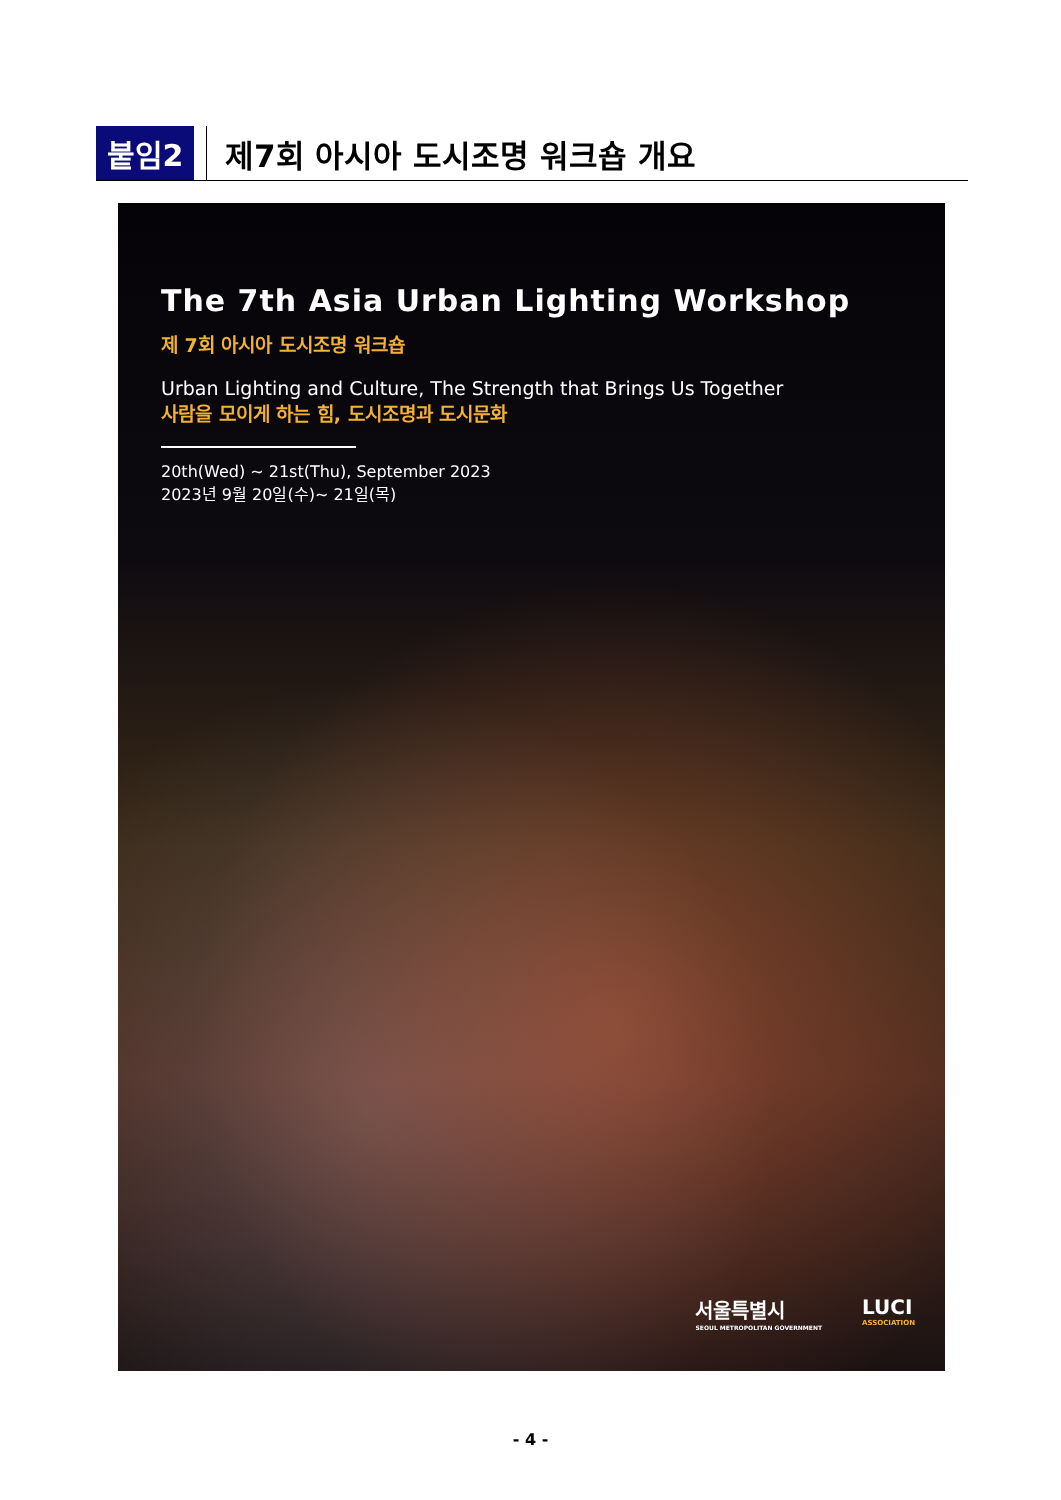붙임2 제7회 아시아 도시조명 워크숍 개요
The 7th Asia Urban Lighting Workshop
제 7회 아시아 도시조명 워크숍
Urban Lighting and Culture, The Strength that Brings Us Together
사람을 모이게 하는 힘, 도시조명과 도시문화
20th(Wed) ~ 21st(Thu), September 2023
2023년 9월 20일(수)~ 21일(목)
서울특별시
SEOUL METROPOLITAN GOVERNMENT
LUCI
ASSOCIATION
- 4 -